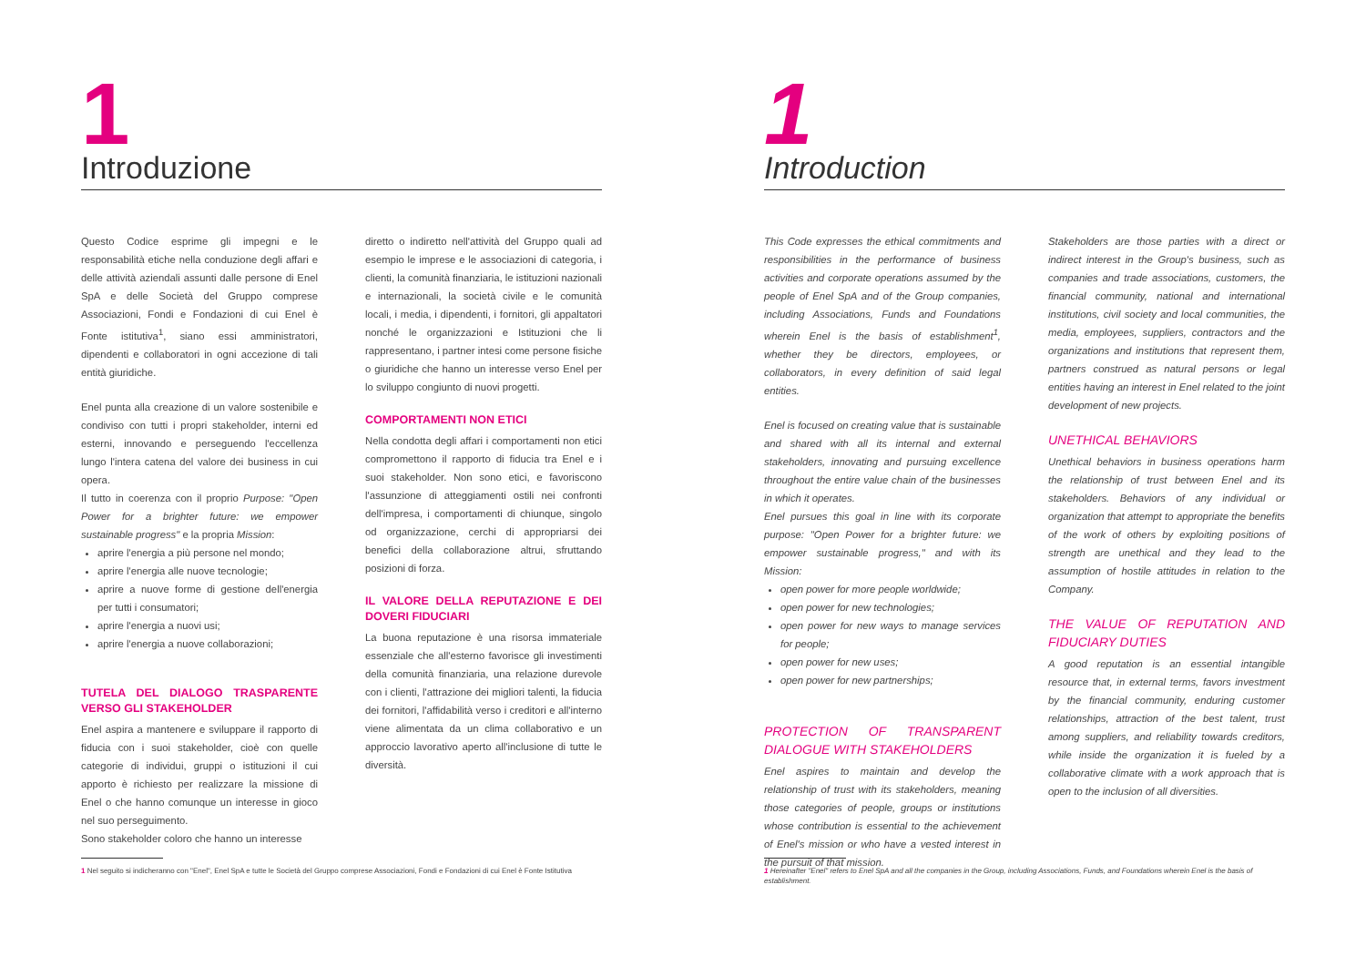1
Introduzione
Questo Codice esprime gli impegni e le responsabilità etiche nella conduzione degli affari e delle attività aziendali assunti dalle persone di Enel SpA e delle Società del Gruppo comprese Associazioni, Fondi e Fondazioni di cui Enel è Fonte istitutiva<sup>1</sup>, siano essi amministratori, dipendenti e collaboratori in ogni accezione di tali entità giuridiche.
Enel punta alla creazione di un valore sostenibile e condiviso con tutti i propri stakeholder, interni ed esterni, innovando e perseguendo l'eccellenza lungo l'intera catena del valore dei business in cui opera.
Il tutto in coerenza con il proprio Purpose: "Open Power for a brighter future: we empower sustainable progress" e la propria Mission:
aprire l'energia a più persone nel mondo;
aprire l'energia alle nuove tecnologie;
aprire a nuove forme di gestione dell'energia per tutti i consumatori;
aprire l'energia a nuovi usi;
aprire l'energia a nuove collaborazioni;
TUTELA DEL DIALOGO TRASPARENTE VERSO GLI STAKEHOLDER
Enel aspira a mantenere e sviluppare il rapporto di fiducia con i suoi stakeholder, cioè con quelle categorie di individui, gruppi o istituzioni il cui apporto è richiesto per realizzare la missione di Enel o che hanno comunque un interesse in gioco nel suo perseguimento.
Sono stakeholder coloro che hanno un interesse
diretto o indiretto nell'attività del Gruppo quali ad esempio le imprese e le associazioni di categoria, i clienti, la comunità finanziaria, le istituzioni nazionali e internazionali, la società civile e le comunità locali, i media, i dipendenti, i fornitori, gli appaltatori nonché le organizzazioni e Istituzioni che li rappresentano, i partner intesi come persone fisiche o giuridiche che hanno un interesse verso Enel per lo sviluppo congiunto di nuovi progetti.
COMPORTAMENTI NON ETICI
Nella condotta degli affari i comportamenti non etici compromettono il rapporto di fiducia tra Enel e i suoi stakeholder. Non sono etici, e favoriscono l'assunzione di atteggiamenti ostili nei confronti dell'impresa, i comportamenti di chiunque, singolo od organizzazione, cerchi di appropriarsi dei benefici della collaborazione altrui, sfruttando posizioni di forza.
IL VALORE DELLA REPUTAZIONE E DEI DOVERI FIDUCIARI
La buona reputazione è una risorsa immateriale essenziale che all'esterno favorisce gli investimenti della comunità finanziaria, una relazione durevole con i clienti, l'attrazione dei migliori talenti, la fiducia dei fornitori, l'affidabilità verso i creditori e all'interno viene alimentata da un clima collaborativo e un approccio lavorativo aperto all'inclusione di tutte le diversità.
1 Nel seguito si indicheranno con "Enel", Enel SpA e tutte le Società del Gruppo comprese Associazioni, Fondi e Fondazioni di cui Enel è Fonte Istitutiva
1
Introduction
This Code expresses the ethical commitments and responsibilities in the performance of business activities and corporate operations assumed by the people of Enel SpA and of the Group companies, including Associations, Funds and Foundations wherein Enel is the basis of establishment<sup>1</sup>, whether they be directors, employees, or collaborators, in every definition of said legal entities.
Enel is focused on creating value that is sustainable and shared with all its internal and external stakeholders, innovating and pursuing excellence throughout the entire value chain of the businesses in which it operates.
Enel pursues this goal in line with its corporate purpose: "Open Power for a brighter future: we empower sustainable progress," and with its Mission:
open power for more people worldwide;
open power for new technologies;
open power for new ways to manage services for people;
open power for new uses;
open power for new partnerships;
PROTECTION OF TRANSPARENT DIALOGUE WITH STAKEHOLDERS
Enel aspires to maintain and develop the relationship of trust with its stakeholders, meaning those categories of people, groups or institutions whose contribution is essential to the achievement of Enel's mission or who have a vested interest in the pursuit of that mission.
Stakeholders are those parties with a direct or indirect interest in the Group's business, such as companies and trade associations, customers, the financial community, national and international institutions, civil society and local communities, the media, employees, suppliers, contractors and the organizations and institutions that represent them, partners construed as natural persons or legal entities having an interest in Enel related to the joint development of new projects.
UNETHICAL BEHAVIORS
Unethical behaviors in business operations harm the relationship of trust between Enel and its stakeholders. Behaviors of any individual or organization that attempt to appropriate the benefits of the work of others by exploiting positions of strength are unethical and they lead to the assumption of hostile attitudes in relation to the Company.
THE VALUE OF REPUTATION AND FIDUCIARY DUTIES
A good reputation is an essential intangible resource that, in external terms, favors investment by the financial community, enduring customer relationships, attraction of the best talent, trust among suppliers, and reliability towards creditors, while inside the organization it is fueled by a collaborative climate with a work approach that is open to the inclusion of all diversities.
1 Hereinafter "Enel" refers to Enel SpA and all the companies in the Group, including Associations, Funds, and Foundations wherein Enel is the basis of establishment.